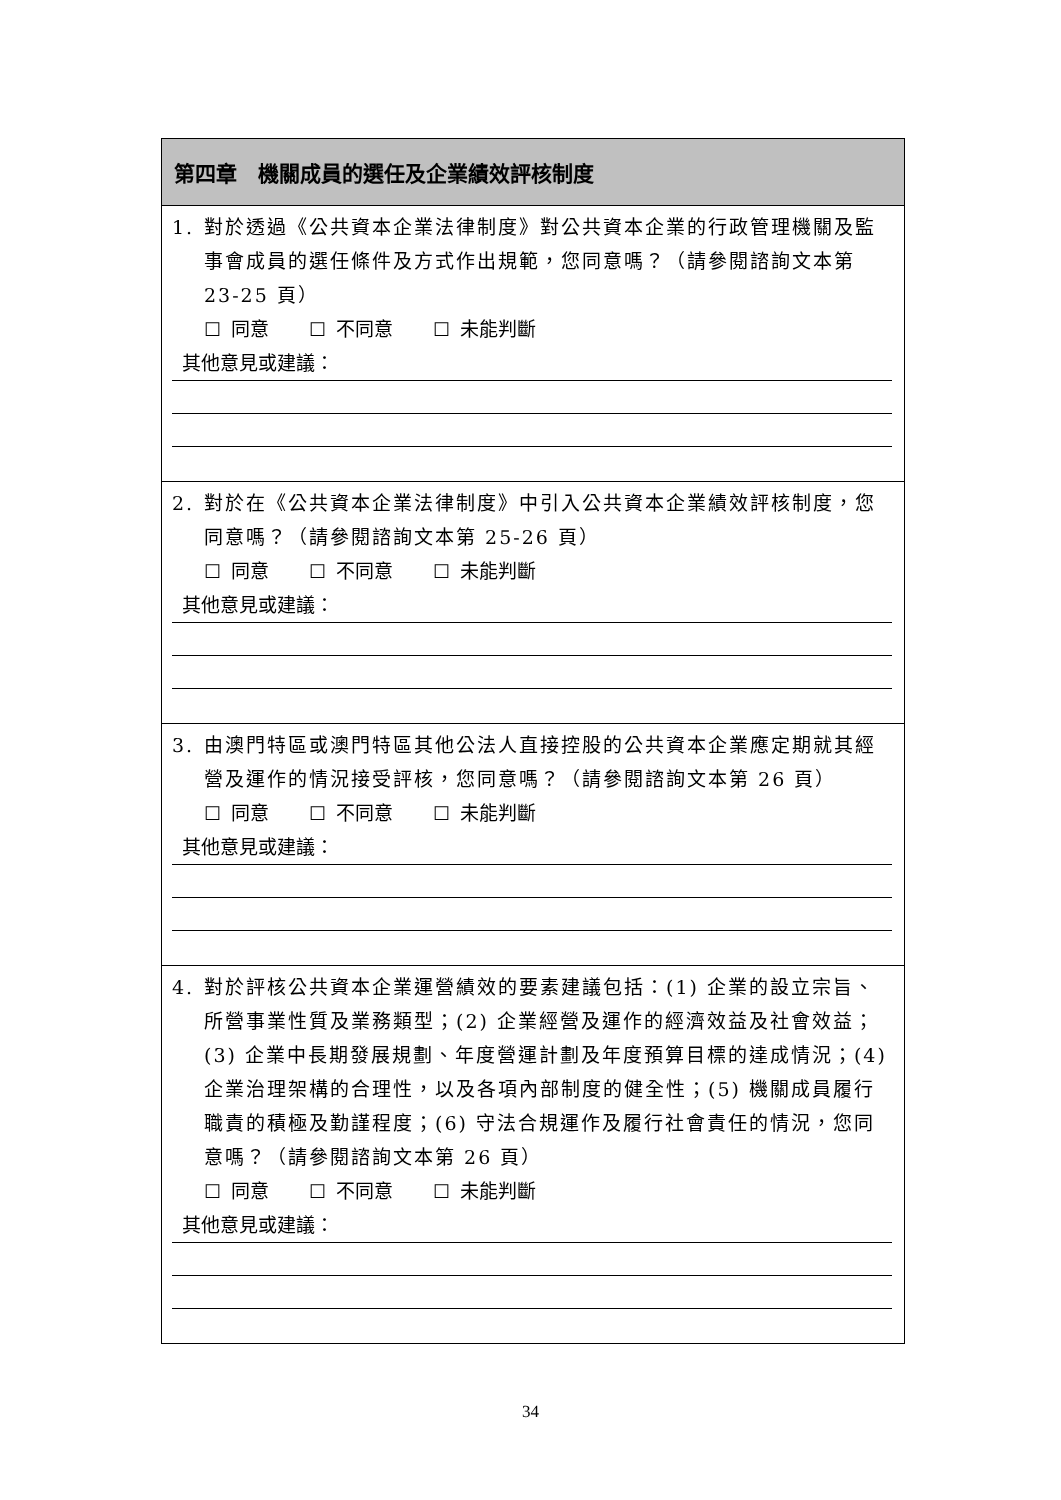| 第四章 機關成員的選任及企業績效評核制度 |
| --- |
| 1. 對於透過《公共資本企業法律制度》對公共資本企業的行政管理機關及監事會成員的選任條件及方式作出規範，您同意嗎？（請參閱諮詢文本第 23-25 頁） ☐ 同意 ☐ 不同意 ☐ 未能判斷 其他意見或建議： |
| 2. 對於在《公共資本企業法律制度》中引入公共資本企業績效評核制度，您同意嗎？（請參閱諮詢文本第 25-26 頁） ☐ 同意 ☐ 不同意 ☐ 未能判斷 其他意見或建議： |
| 3. 由澳門特區或澳門特區其他公法人直接控股的公共資本企業應定期就其經營及運作的情況接受評核，您同意嗎？（請參閱諮詢文本第 26 頁） ☐ 同意 ☐ 不同意 ☐ 未能判斷 其他意見或建議： |
| 4. 對於評核公共資本企業運營績效的要素建議包括：(1) 企業的設立宗旨、所營事業性質及業務類型；(2) 企業經營及運作的經濟效益及社會效益；(3) 企業中長期發展規劃、年度營運計劃及年度預算目標的達成情況；(4) 企業治理架構的合理性，以及各項內部制度的健全性；(5) 機關成員履行職責的積極及勤謹程度；(6) 守法合規運作及履行社會責任的情況，您同意嗎？（請參閱諮詢文本第 26 頁） ☐ 同意 ☐ 不同意 ☐ 未能判斷 其他意見或建議： |
34